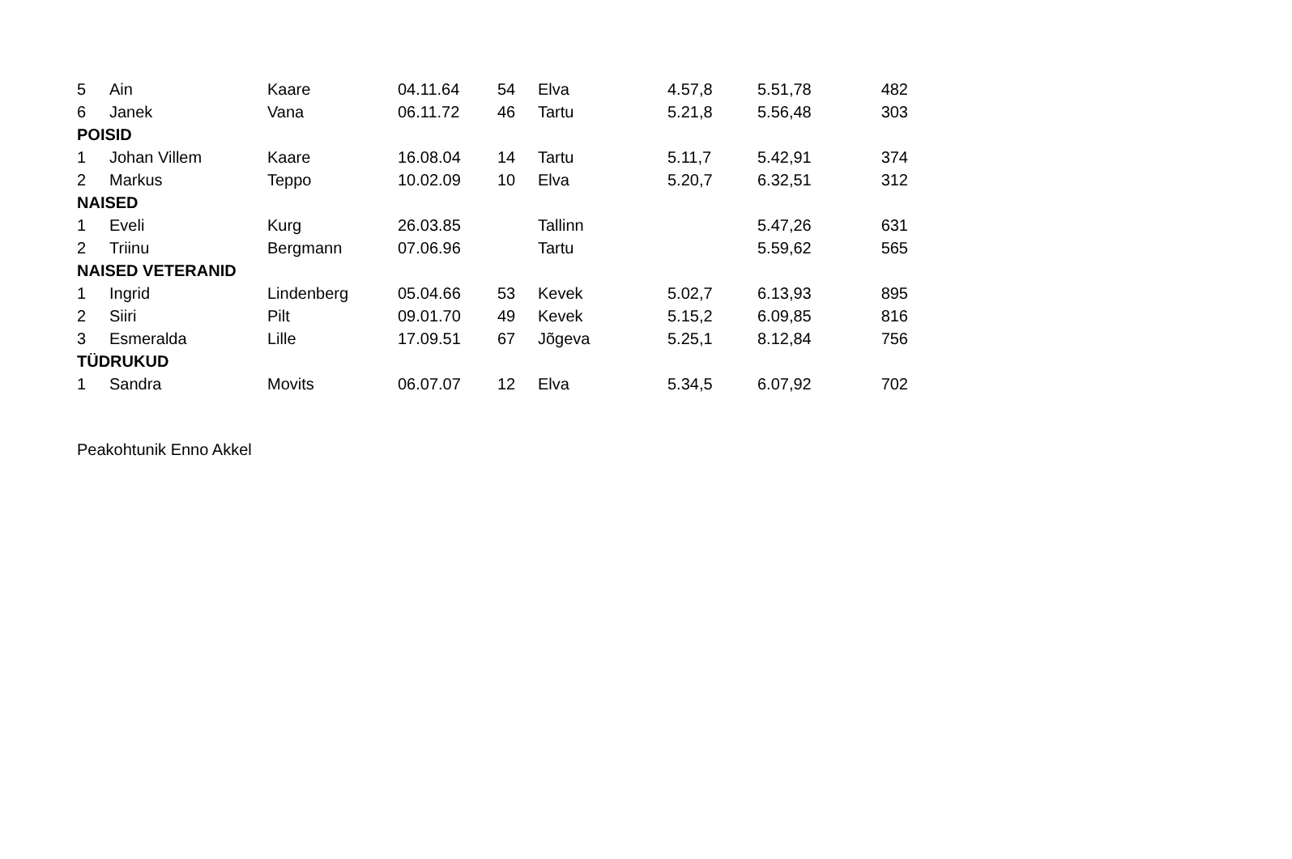| 5 | Ain | Kaare | 04.11.64 | 54 | Elva | 4.57,8 | 5.51,78 | 482 |
| 6 | Janek | Vana | 06.11.72 | 46 | Tartu | 5.21,8 | 5.56,48 | 303 |
| POISID | | | | | | | | |
| 1 | Johan Villem | Kaare | 16.08.04 | 14 | Tartu | 5.11,7 | 5.42,91 | 374 |
| 2 | Markus | Teppo | 10.02.09 | 10 | Elva | 5.20,7 | 6.32,51 | 312 |
| NAISED | | | | | | | | |
| 1 | Eveli | Kurg | 26.03.85 | | Tallinn | | 5.47,26 | 631 |
| 2 | Triinu | Bergmann | 07.06.96 | | Tartu | | 5.59,62 | 565 |
| NAISED VETERANID | | | | | | | | |
| 1 | Ingrid | Lindenberg | 05.04.66 | 53 | Kevek | 5.02,7 | 6.13,93 | 895 |
| 2 | Siiri | Pilt | 09.01.70 | 49 | Kevek | 5.15,2 | 6.09,85 | 816 |
| 3 | Esmeralda | Lille | 17.09.51 | 67 | Jõgeva | 5.25,1 | 8.12,84 | 756 |
| TÜDRUKUD | | | | | | | | |
| 1 | Sandra | Movits | 06.07.07 | 12 | Elva | 5.34,5 | 6.07,92 | 702 |
Peakohtunik Enno Akkel